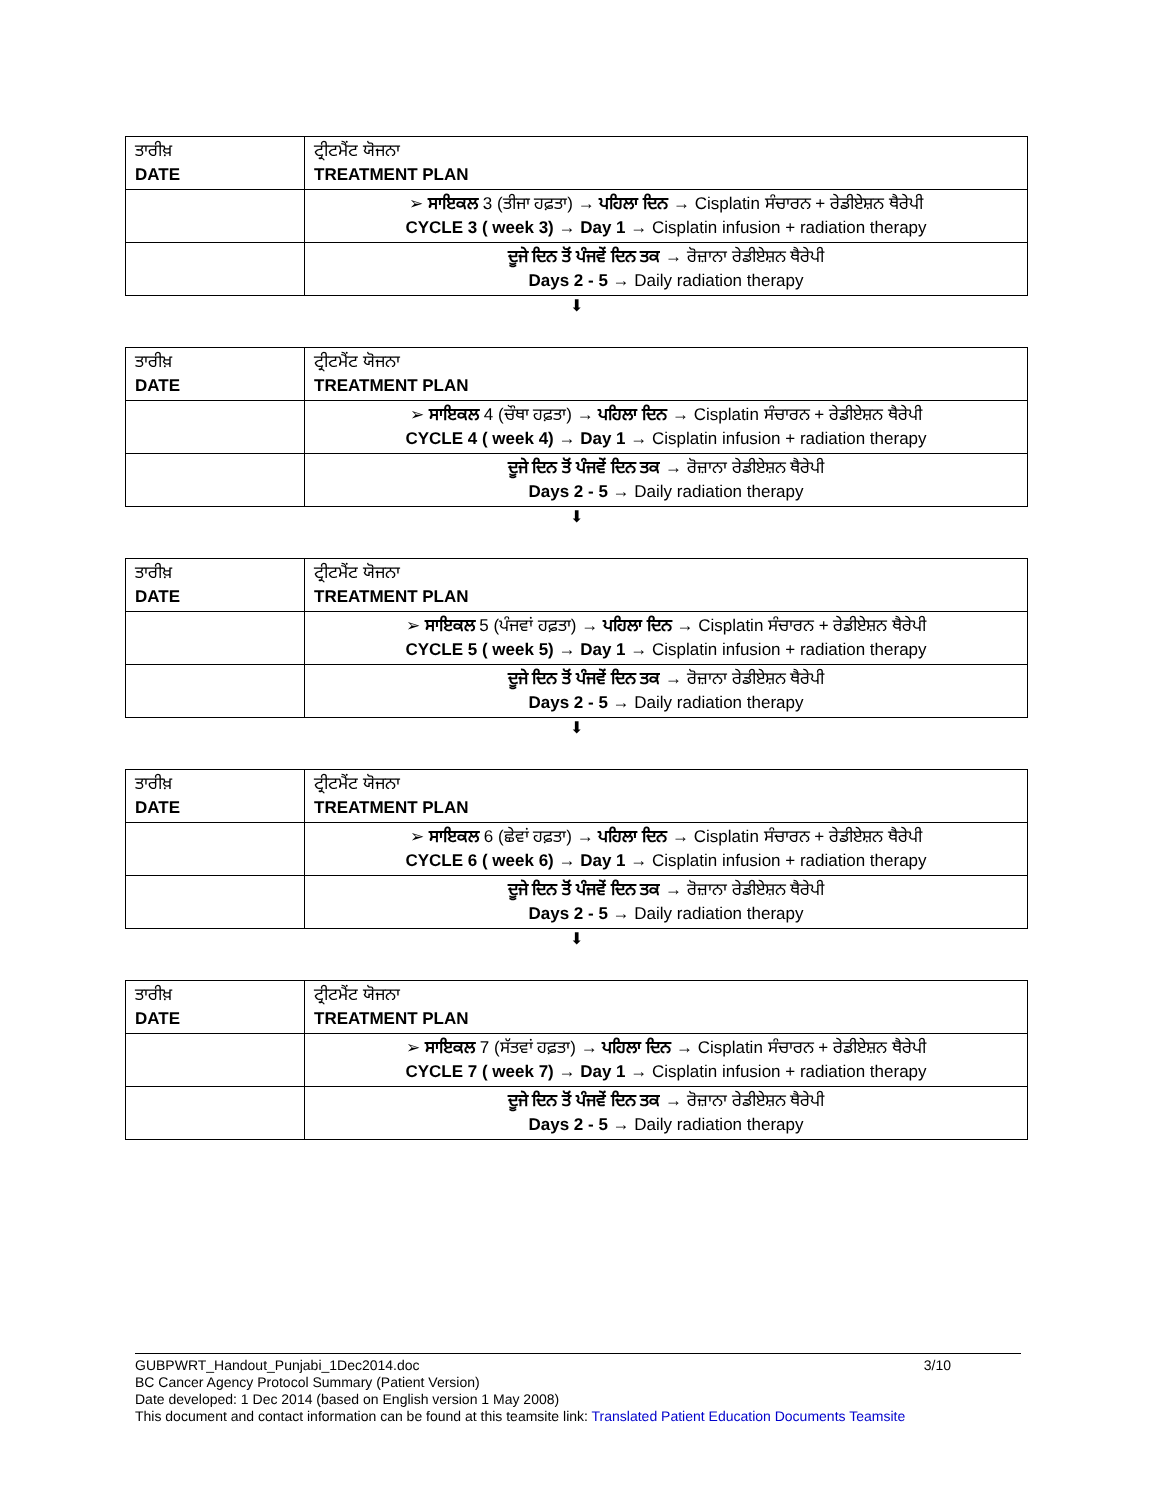| ਤਾਰੀਖ਼ DATE | ਟ੍ਰੀਟਮੈਂਟ ਯੋਜਨਾ TREATMENT PLAN |
| | ➢ ਸਾਇਕਲ 3 (ਤੀਜਾ ਹਫ਼ਤਾ) → ਪਹਿਲਾ ਦਿਨ → Cisplatin ਸੰਚਾਰਨ + ਰੇਡੀਏਸ਼ਨ ਥੈਰੇਪੀ CYCLE 3 ( week 3) → Day 1 → Cisplatin infusion + radiation therapy |
| | ਦੂਜੇ ਦਿਨ ਤੋਂ ਪੰਜਵੇਂ ਦਿਨ ਤਕ → ਰੋਜ਼ਾਨਾ ਰੇਡੀਏਸ਼ਨ ਥੈਰੇਪੀ Days 2 - 5 → Daily radiation therapy |
⬇
| ਤਾਰੀਖ਼ DATE | ਟ੍ਰੀਟਮੈਂਟ ਯੋਜਨਾ TREATMENT PLAN |
| | ➢ ਸਾਇਕਲ 4 (ਚੌਥਾ ਹਫ਼ਤਾ) → ਪਹਿਲਾ ਦਿਨ → Cisplatin ਸੰਚਾਰਨ + ਰੇਡੀਏਸ਼ਨ ਥੈਰੇਪੀ CYCLE 4 ( week 4) → Day 1 → Cisplatin infusion + radiation therapy |
| | ਦੂਜੇ ਦਿਨ ਤੋਂ ਪੰਜਵੇਂ ਦਿਨ ਤਕ → ਰੋਜ਼ਾਨਾ ਰੇਡੀਏਸ਼ਨ ਥੈਰੇਪੀ Days 2 - 5 → Daily radiation therapy |
⬇
| ਤਾਰੀਖ਼ DATE | ਟ੍ਰੀਟਮੈਂਟ ਯੋਜਨਾ TREATMENT PLAN |
| | ➢ ਸਾਇਕਲ 5 (ਪੰਜਵਾਂ ਹਫ਼ਤਾ) → ਪਹਿਲਾ ਦਿਨ → Cisplatin ਸੰਚਾਰਨ + ਰੇਡੀਏਸ਼ਨ ਥੈਰੇਪੀ CYCLE 5 ( week 5) → Day 1 → Cisplatin infusion + radiation therapy |
| | ਦੂਜੇ ਦਿਨ ਤੋਂ ਪੰਜਵੇਂ ਦਿਨ ਤਕ → ਰੋਜ਼ਾਨਾ ਰੇਡੀਏਸ਼ਨ ਥੈਰੇਪੀ Days 2 - 5 → Daily radiation therapy |
⬇
| ਤਾਰੀਖ਼ DATE | ਟ੍ਰੀਟਮੈਂਟ ਯੋਜਨਾ TREATMENT PLAN |
| | ➢ ਸਾਇਕਲ 6 (ਛੇਵਾਂ ਹਫ਼ਤਾ) → ਪਹਿਲਾ ਦਿਨ → Cisplatin ਸੰਚਾਰਨ + ਰੇਡੀਏਸ਼ਨ ਥੈਰੇਪੀ CYCLE 6 ( week 6) → Day 1 → Cisplatin infusion + radiation therapy |
| | ਦੂਜੇ ਦਿਨ ਤੋਂ ਪੰਜਵੇਂ ਦਿਨ ਤਕ → ਰੋਜ਼ਾਨਾ ਰੇਡੀਏਸ਼ਨ ਥੈਰੇਪੀ Days 2 - 5 → Daily radiation therapy |
⬇
| ਤਾਰੀਖ਼ DATE | ਟ੍ਰੀਟਮੈਂਟ ਯੋਜਨਾ TREATMENT PLAN |
| | ➢ ਸਾਇਕਲ 7 (ਸੱਤਵਾਂ ਹਫ਼ਤਾ) → ਪਹਿਲਾ ਦਿਨ → Cisplatin ਸੰਚਾਰਨ + ਰੇਡੀਏਸ਼ਨ ਥੈਰੇਪੀ CYCLE 7 ( week 7) → Day 1 → Cisplatin infusion + radiation therapy |
| | ਦੂਜੇ ਦਿਨ ਤੋਂ ਪੰਜਵੇਂ ਦਿਨ ਤਕ → ਰੋਜ਼ਾਨਾ ਰੇਡੀਏਸ਼ਨ ਥੈਰੇਪੀ Days 2 - 5 → Daily radiation therapy |
3/10 GUBPWRT_Handout_Punjabi_1Dec2014.doc
BC Cancer Agency Protocol Summary (Patient Version)
Date developed: 1 Dec 2014 (based on English version 1 May 2008)
This document and contact information can be found at this teamsite link: Translated Patient Education Documents Teamsite